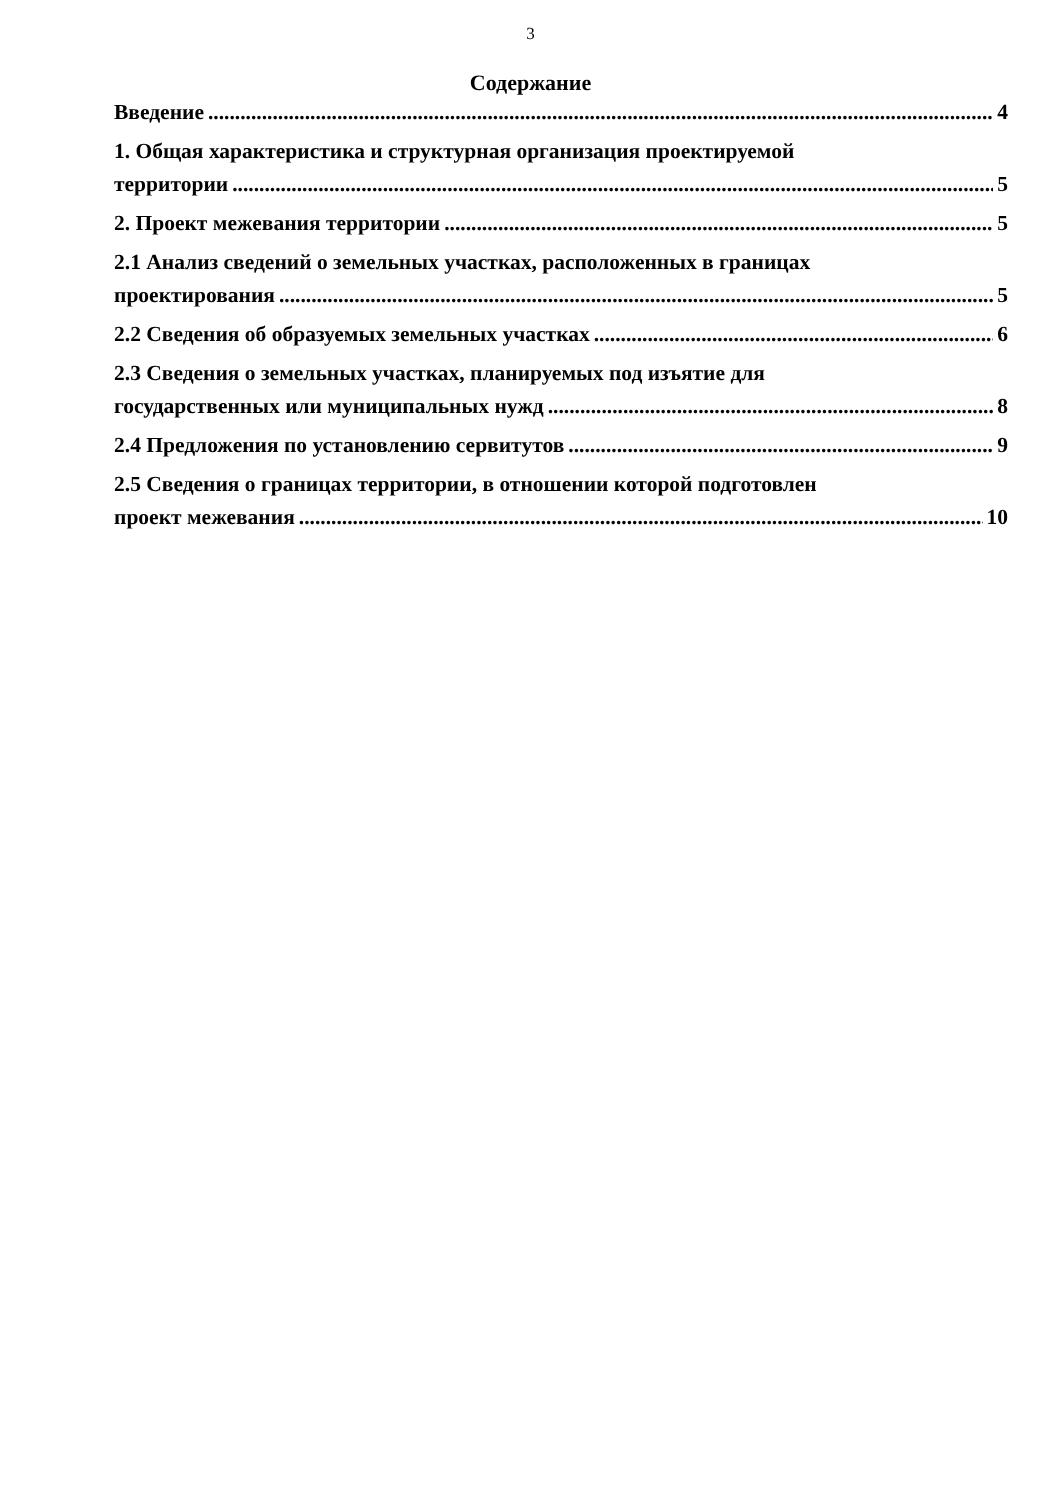3
Содержание
Введение 4
1. Общая характеристика и структурная организация проектируемой
территории 5
2. Проект межевания территории 5
2.1 Анализ сведений о земельных участках, расположенных в границах
проектирования 5
2.2 Сведения об образуемых земельных участках 6
2.3 Сведения о земельных участках, планируемых под изъятие для
государственных или муниципальных нужд 8
2.4 Предложения по установлению сервитутов 9
2.5 Сведения о границах территории, в отношении которой подготовлен
проект межевания 10